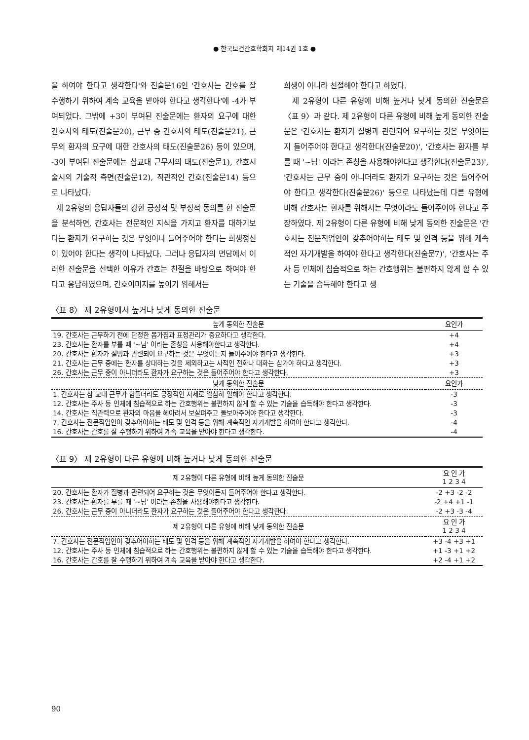● 한국보건간호학회지 제14권 1호 ●
을 하여야 한다고 생각한다'와 진술문16인 '간호사는 간호를 잘 수행하기 위하여 계속 교육을 받아야 한다고 생각한다'에 -4가 부여되었다. 그밖에 +3이 부여된 진술문에는 환자의 요구에 대한 간호사의 태도(진술문20), 근무 중 간호사의 태도(진술문21), 근무외 환자의 요구에 대한 간호사의 태도(진술문26) 등이 있으며, -3이 부여된 진술문에는 삼교대 근무시의 태도(진술문1), 간호시술시의 기술적 측면(진술문12), 직관적인 간호(진술문14) 등으로 나타났다.
제 2유형의 응답자들의 강한 긍정적 및 부정적 동의를 한 진술문을 분석하면, 간호사는 전문적인 지식을 가지고 환자를 대하기보다는 환자가 요구하는 것은 무엇이나 들어주어야 한다는 희생정신이 있어야 한다는 생각이 나타났다. 그러나 응답자의 면담에서 이러한 진술문을 선택한 이유가 간호는 친절을 바탕으로 하여야 한다고 응답하였으며, 간호이미지를 높이기 위해서는
희생이 아니라 친절해야 한다고 하였다.
제 2유형이 다른 유형에 비해 높거나 낮게 동의한 진술문은 〈표 9〉과 같다. 제 2유형이 다른 유형에 비해 높게 동의한 진술문은 '간호사는 환자가 질병과 관련되어 요구하는 것은 무엇이든지 들어주어야 한다고 생각한다(진술문20)', '간호사는 환자를 부를 때 '~님' 이라는 존칭을 사용해야한다고 생각한다(진술문23)', '간호사는 근무 중이 아니더라도 환자가 요구하는 것은 들어주어야 한다고 생각한다(진술문26)' 등으로 나타났는데 다른 유형에 비해 간호사는 환자를 위해서는 무엇이라도 들어주어야 한다고 주장하였다. 제 2유형이 다른 유형에 비해 낮게 동의한 진술문은 '간호사는 전문직업인이 갖추어야하는 태도 및 인격 등을 위해 계속적인 자기개발을 하여야 한다고 생각한다(진술문7)', '간호사는 주사 등 인체에 침습적으로 하는 간호행위는 불편하지 않게 할 수 있는 기술을 습득해야 한다고 생
〈표 8〉 제 2유형에서 높거나 낮게 동의한 진술문
| 높게 동의한 진술문 | 요인가 |
| --- | --- |
| 19. 간호사는 근무하기 전에 단정한 몸가짐과 표정관리가 중요하다고 생각한다. | +4 |
| 23. 간호사는 환자를 부를 때 '~님' 이라는 존칭을 사용해야한다고 생각한다. | +4 |
| 20. 간호사는 환자가 질병과 관련되어 요구하는 것은 무엇이든지 들어주어야 한다고 생각한다. | +3 |
| 21. 간호사는 근무 중에는 환자를 상대하는 것을 제외하고는 사적인 전화나 대화는 삼가야 하다고 생각한다. | +3 |
| 26. 간호사는 근무 중이 아니더라도 환자가 요구하는 것은 들어주어야 한다고 생각한다. | +3 |
| 낮게 동의한 진술문 | 요인가 |
| 1. 간호사는 삼 교대 근무가 힘들더라도 긍정적인 자세로 열심히 일해야 한다고 생각한다. | -3 |
| 12. 간호사는 주사 등 인체에 침습적으로 하는 간호행위는 불편하지 않게 할 수 있는 기술을 습득해야 한다고 생각한다. | -3 |
| 14. 간호사는 직관력으로 환자의 마음을 헤아려서 보살펴주고 돌보아주어야 한다고 생각한다. | -3 |
| 7. 간호사는 전문직업인이 갖추어야하는 태도 및 인격 등을 위해 계속적인 자기개발을 하여야 한다고 생각한다. | -4 |
| 16. 간호사는 간호를 잘 수행하기 위하여 계속 교육을 받아야 한다고 생각한다. | -4 |
〈표 9〉 제 2유형이 다른 유형에 비해 높거나 낮게 동의한 진술문
| 제 2유형이 다른 유형에 비해 높게 동의한 진술문 | 요 인 가 1 2 3 4 |
| --- | --- |
| 20. 간호사는 환자가 질병과 관련되어 요구하는 것은 무엇이든지 들어주어야 한다고 생각한다. | -2 +3 -2 -2 |
| 23. 간호사는 환자를 부를 때 '~님' 이라는 존칭을 사용해야한다고 생각한다. | -2 +4 +1 -1 |
| 26. 간호사는 근무 중이 아니더라도 환자가 요구하는 것은 들어주어야 한다고 생각한다. | -2 +3 -3 -4 |
| 제 2유형이 다른 유형에 비해 낮게 동의한 진술문 | 요 인 가 1 2 3 4 |
| 7. 간호사는 전문직업인이 갖추어야하는 태도 및 인격 등을 위해 계속적인 자기개발을 하여야 한다고 생각한다. | +3 -4 +3 +1 |
| 12. 간호사는 주사 등 인체에 침습적으로 하는 간호행위는 불편하지 않게 할 수 있는 기술을 습득해야 한다고 생각한다. | +1 -3 +1 +2 |
| 16. 간호사는 간호를 잘 수행하기 위하여 계속 교육을 받아야 한다고 생각한다. | +2 -4 +1 +2 |
90